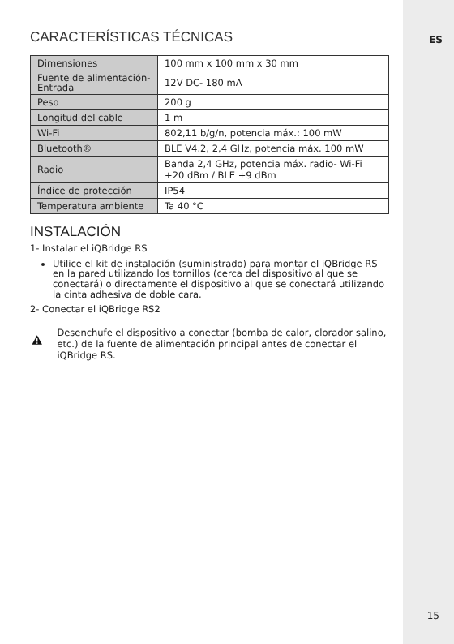ES
CARACTERÍSTICAS TÉCNICAS
| Dimensiones | 100 mm x 100 mm x 30 mm |
| Fuente de alimentación- Entrada | 12V DC- 180 mA |
| Peso | 200 g |
| Longitud del cable | 1 m |
| Wi-Fi | 802,11 b/g/n, potencia máx.: 100 mW |
| Bluetooth® | BLE V4.2, 2,4 GHz, potencia máx. 100 mW |
| Radio | Banda 2,4 GHz, potencia máx. radio- Wi-Fi +20 dBm / BLE +9 dBm |
| Índice de protección | IP54 |
| Temperatura ambiente | Ta 40 °C |
INSTALACIÓN
1- Instalar el iQBridge RS
Utilice el kit de instalación (suministrado) para montar el iQBridge RS en la pared utilizando los tornillos (cerca del dispositivo al que se conectará) o directamente el dispositivo al que se conectará utilizando la cinta adhesiva de doble cara.
2- Conectar el iQBridge RS2
Desenchufe el dispositivo a conectar (bomba de calor, clorador salino, etc.) de la fuente de alimentación principal antes de conectar el iQBridge RS.
15